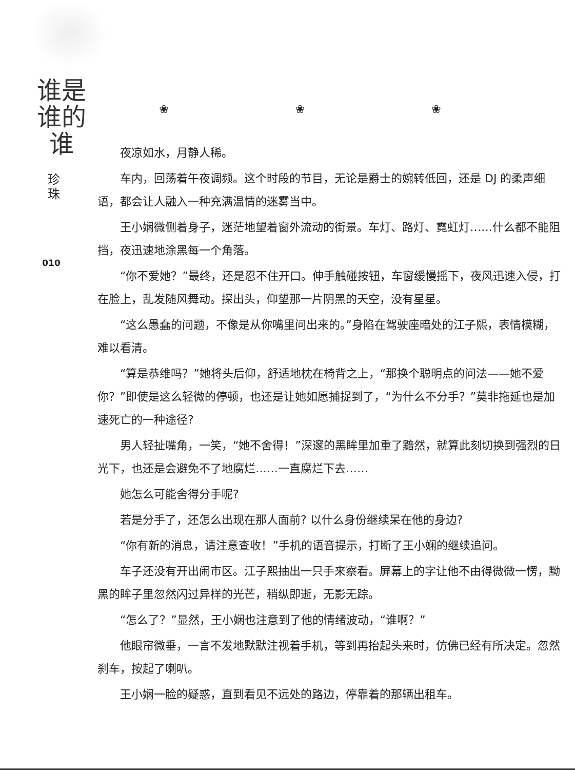谁是谁的谁
珍
珠
010
❀ ❀ ❀
夜凉如水，月静人稀。
车内，回荡着午夜调频。这个时段的节目，无论是爵士的婉转低回，还是 DJ 的柔声细语，都会让人融入一种充满温情的迷雾当中。
王小娴微侧着身子，迷茫地望着窗外流动的街景。车灯、路灯、霓虹灯……什么都不能阻挡，夜迅速地涂黑每一个角落。
“你不爱她？”最终，还是忍不住开口。伸手触碰按钮，车窗缓慢摇下，夜风迅速入侵，打在脸上，乱发随风舞动。探出头，仰望那一片阴黑的天空，没有星星。
“这么愚蠢的问题，不像是从你嘴里问出来的。”身陷在驾驶座暗处的江子熙，表情模糊，难以看清。
“算是恭维吗？”她将头后仰，舒适地枕在椅背之上，“那换个聪明点的问法——她不爱你？”即使是这么轻微的停顿，也还是让她如愿捕捉到了，“为什么不分手？”莫非拖延也是加速死亡的一种途径?
男人轻扯嘴角，一笑，“她不舍得！”深邃的黑眸里加重了黯然，就算此刻切换到强烈的日光下，也还是会避免不了地腐烂……一直腐烂下去……
她怎么可能舍得分手呢?
若是分手了，还怎么出现在那人面前? 以什么身份继续呆在他的身边?
“你有新的消息，请注意查收！”手机的语音提示，打断了王小娴的继续追问。
车子还没有开出闹市区。江子熙抽出一只手来察看。屏幕上的字让他不由得微微一愣，黝黑的眸子里忽然闪过异样的光芒，稍纵即逝，无影无踪。
“怎么了？”显然，王小娴也注意到了他的情绪波动，“谁啊？”
他眼帘微垂，一言不发地默默注视着手机，等到再抬起头来时，仿佛已经有所决定。忽然刹车，按起了喇叭。
王小娴一脸的疑惑，直到看见不远处的路边，停靠着的那辆出租车。